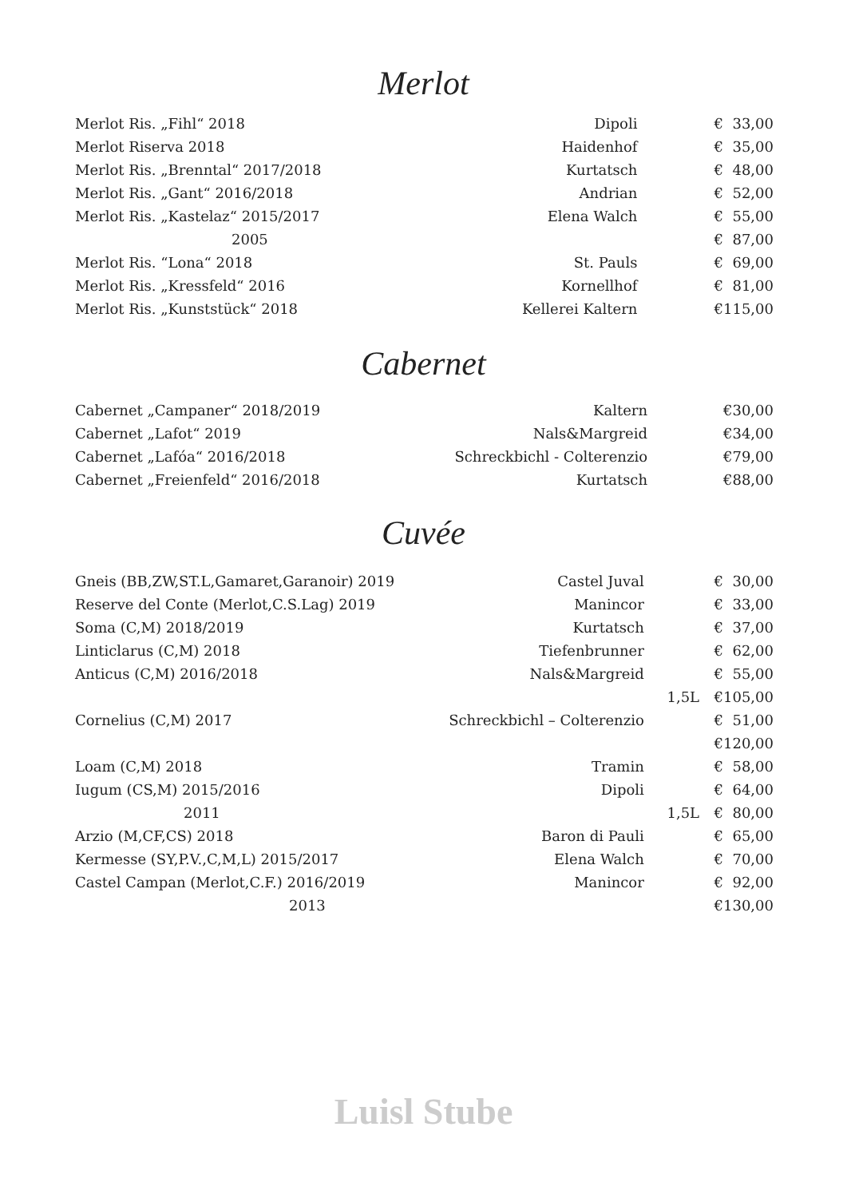Merlot
| Merlot Ris. „Fihl“ 2018 | Dipoli | | € | 33,00 |
| Merlot Riserva 2018 | Haidenhof | | € | 35,00 |
| Merlot Ris. „Brenntal“ 2017/2018 | Kurtatsch | | € | 48,00 |
| Merlot Ris. „Gant“ 2016/2018 | Andrian | | € | 52,00 |
| Merlot Ris. „Kastelaz“ 2015/2017 | Elena Walch | | € | 55,00 |
| 2005 | | | € | 87,00 |
| Merlot Ris. “Lona“ 2018 | St. Pauls | | € | 69,00 |
| Merlot Ris. „Kressfeld“ 2016 | Kornellhof | | € | 81,00 |
| Merlot Ris. „Kunststück“ 2018 | Kellerei Kaltern | | € | 115,00 |
Cabernet
| Cabernet „Campaner“ 2018/2019 | Kaltern | | € | 30,00 |
| Cabernet „Lafot“ 2019 | Nals&Margreid | | € | 34,00 |
| Cabernet „Lafóa“ 2016/2018 | Schreckbichl - Colterenzio | | € | 79,00 |
| Cabernet „Freienfeld“ 2016/2018 | Kurtatsch | | € | 88,00 |
Cuvée
| Gneis (BB,ZW,ST.L,Gamaret,Garanoir) 2019 | Castel Juval | | € | 30,00 |
| Reserve del Conte (Merlot,C.S.Lag) 2019 | Manincor | | € | 33,00 |
| Soma (C,M) 2018/2019 | Kurtatsch | | € | 37,00 |
| Linticlarus (C,M) 2018 | Tiefenbrunner | | € | 62,00 |
| Anticus (C,M) 2016/2018 | Nals&Margreid | | € | 55,00 |
| | | 1,5L | € | 105,00 |
| Cornelius (C,M) 2017 | Schreckbichl – Colterenzio | | € | 51,00 |
| | | | € | 120,00 |
| Loam (C,M) 2018 | Tramin | | € | 58,00 |
| Iugum (CS,M) 2015/2016 | Dipoli | | € | 64,00 |
| 2011 | | 1,5L | € | 80,00 |
| Arzio (M,CF,CS) 2018 | Baron di Pauli | | € | 65,00 |
| Kermesse (SY,P.V.,C,M,L) 2015/2017 | Elena Walch | | € | 70,00 |
| Castel Campan (Merlot,C.F.) 2016/2019 | Manincor | | € | 92,00 |
| 2013 | | | € | 130,00 |
Luisl Stube